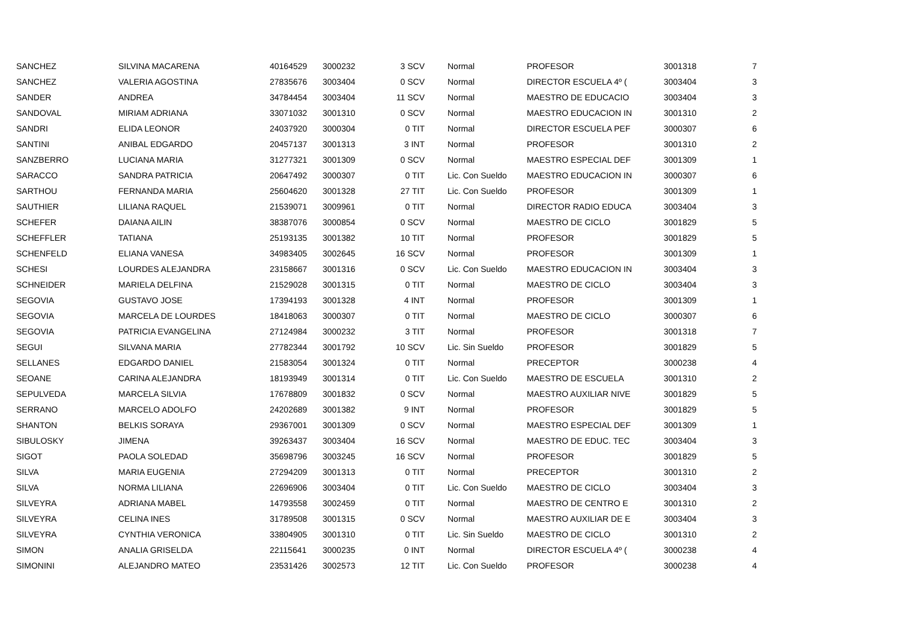| SANCHEZ | SILVINA MACARENA | 40164529 | 3000232 | 3 SCV | Normal | PROFESOR | 3001318 | 7 |
| SANCHEZ | VALERIA AGOSTINA | 27835676 | 3003404 | 0 SCV | Normal | DIRECTOR ESCUELA 4º ( | 3003404 | 3 |
| SANDER | ANDREA | 34784454 | 3003404 | 11 SCV | Normal | MAESTRO DE EDUCACIO | 3003404 | 3 |
| SANDOVAL | MIRIAM ADRIANA | 33071032 | 3001310 | 0 SCV | Normal | MAESTRO EDUCACION IN | 3001310 | 2 |
| SANDRI | ELIDA LEONOR | 24037920 | 3000304 | 0 TIT | Normal | DIRECTOR ESCUELA PEF | 3000307 | 6 |
| SANTINI | ANIBAL EDGARDO | 20457137 | 3001313 | 3 INT | Normal | PROFESOR | 3001310 | 2 |
| SANZBERRO | LUCIANA MARIA | 31277321 | 3001309 | 0 SCV | Normal | MAESTRO ESPECIAL DEF | 3001309 | 1 |
| SARACCO | SANDRA PATRICIA | 20647492 | 3000307 | 0 TIT | Lic. Con Sueldo | MAESTRO EDUCACION IN | 3000307 | 6 |
| SARTHOU | FERNANDA MARIA | 25604620 | 3001328 | 27 TIT | Lic. Con Sueldo | PROFESOR | 3001309 | 1 |
| SAUTHIER | LILIANA RAQUEL | 21539071 | 3009961 | 0 TIT | Normal | DIRECTOR RADIO EDUCA | 3003404 | 3 |
| SCHEFER | DAIANA AILIN | 38387076 | 3000854 | 0 SCV | Normal | MAESTRO DE CICLO | 3001829 | 5 |
| SCHEFFLER | TATIANA | 25193135 | 3001382 | 10 TIT | Normal | PROFESOR | 3001829 | 5 |
| SCHENFELD | ELIANA VANESA | 34983405 | 3002645 | 16 SCV | Normal | PROFESOR | 3001309 | 1 |
| SCHESI | LOURDES ALEJANDRA | 23158667 | 3001316 | 0 SCV | Lic. Con Sueldo | MAESTRO EDUCACION IN | 3003404 | 3 |
| SCHNEIDER | MARIELA DELFINA | 21529028 | 3001315 | 0 TIT | Normal | MAESTRO DE CICLO | 3003404 | 3 |
| SEGOVIA | GUSTAVO JOSE | 17394193 | 3001328 | 4 INT | Normal | PROFESOR | 3001309 | 1 |
| SEGOVIA | MARCELA DE LOURDES | 18418063 | 3000307 | 0 TIT | Normal | MAESTRO DE CICLO | 3000307 | 6 |
| SEGOVIA | PATRICIA EVANGELINA | 27124984 | 3000232 | 3 TIT | Normal | PROFESOR | 3001318 | 7 |
| SEGUI | SILVANA MARIA | 27782344 | 3001792 | 10 SCV | Lic. Sin Sueldo | PROFESOR | 3001829 | 5 |
| SELLANES | EDGARDO DANIEL | 21583054 | 3001324 | 0 TIT | Normal | PRECEPTOR | 3000238 | 4 |
| SEOANE | CARINA ALEJANDRA | 18193949 | 3001314 | 0 TIT | Lic. Con Sueldo | MAESTRO DE ESCUELA | 3001310 | 2 |
| SEPULVEDA | MARCELA SILVIA | 17678809 | 3001832 | 0 SCV | Normal | MAESTRO AUXILIAR NIVE | 3001829 | 5 |
| SERRANO | MARCELO ADOLFO | 24202689 | 3001382 | 9 INT | Normal | PROFESOR | 3001829 | 5 |
| SHANTON | BELKIS SORAYA | 29367001 | 3001309 | 0 SCV | Normal | MAESTRO ESPECIAL DEF | 3001309 | 1 |
| SIBULOSKY | JIMENA | 39263437 | 3003404 | 16 SCV | Normal | MAESTRO DE EDUC. TEC | 3003404 | 3 |
| SIGOT | PAOLA SOLEDAD | 35698796 | 3003245 | 16 SCV | Normal | PROFESOR | 3001829 | 5 |
| SILVA | MARIA EUGENIA | 27294209 | 3001313 | 0 TIT | Normal | PRECEPTOR | 3001310 | 2 |
| SILVA | NORMA LILIANA | 22696906 | 3003404 | 0 TIT | Lic. Con Sueldo | MAESTRO DE CICLO | 3003404 | 3 |
| SILVEYRA | ADRIANA MABEL | 14793558 | 3002459 | 0 TIT | Normal | MAESTRO DE CENTRO E | 3001310 | 2 |
| SILVEYRA | CELINA INES | 31789508 | 3001315 | 0 SCV | Normal | MAESTRO AUXILIAR DE E | 3003404 | 3 |
| SILVEYRA | CYNTHIA VERONICA | 33804905 | 3001310 | 0 TIT | Lic. Sin Sueldo | MAESTRO DE CICLO | 3001310 | 2 |
| SIMON | ANALIA GRISELDA | 22115641 | 3000235 | 0 INT | Normal | DIRECTOR ESCUELA 4º ( | 3000238 | 4 |
| SIMONINI | ALEJANDRO MATEO | 23531426 | 3002573 | 12 TIT | Lic. Con Sueldo | PROFESOR | 3000238 | 4 |